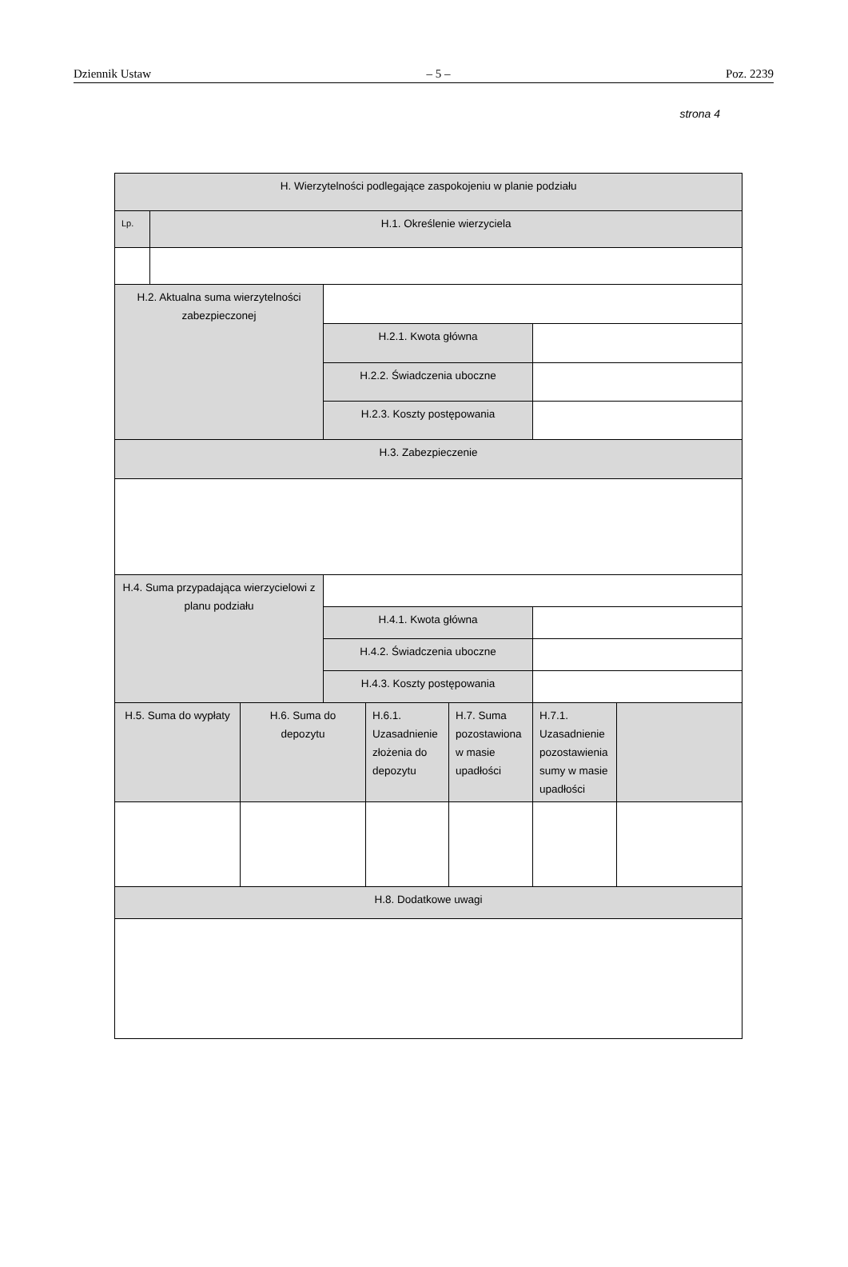Dziennik Ustaw – 5 – Poz. 2239
strona 4
| H. Wierzytelności podlegające zaspokojeniu w planie podziału | | | | | | | |
| Lp. | H.1. Określenie wierzyciela | | | | | | |
| H.2. Aktualna suma wierzytelności zabezpieczonej | | | | | | | |
| | | | H.2.1. Kwota główna | | | | |
| | | | H.2.2. Świadczenia uboczne | | | | |
| | | | H.2.3. Koszty postępowania | | | | |
| H.3. Zabezpieczenie | | | | | | | |
| H.4. Suma przypadająca wierzycielowi z planu podziału | | | | | | | |
| | | | H.4.1. Kwota główna | | | | |
| | | | H.4.2. Świadczenia uboczne | | | | |
| | | | H.4.3. Koszty postępowania | | | | |
| H.5. Suma do wypłaty | | H.6. Suma do depozytu | | H.6.1. Uzasadnienie złożenia do depozytu | H.7. Suma pozostawiona w masie upadłości | H.7.1. Uzasadnienie pozostawienia sumy w masie upadłości | |
| H.8. Dodatkowe uwagi | | | | | | | |